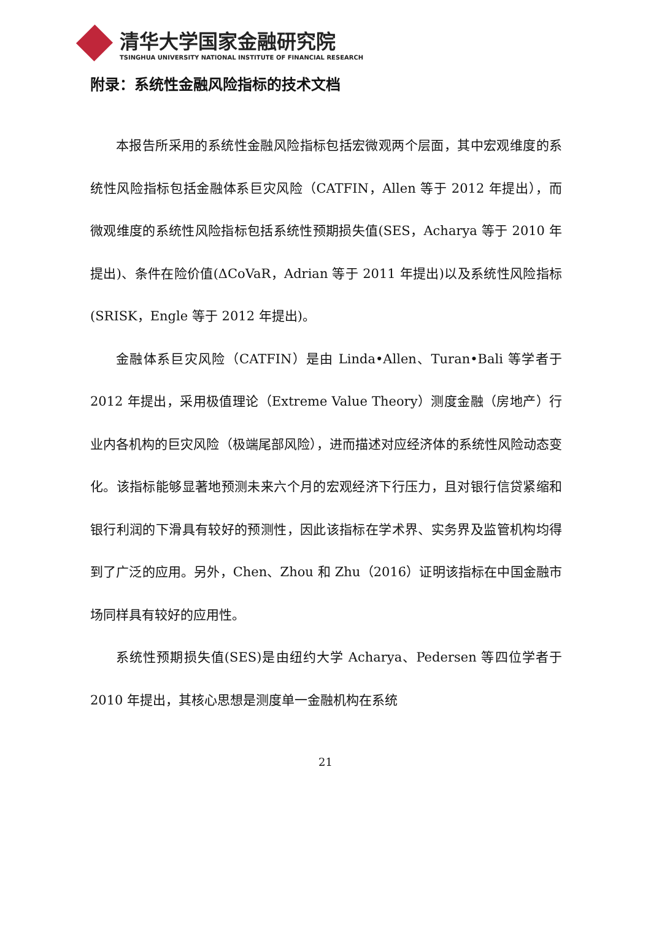清华大学国家金融研究院
TSINGHUA UNIVERSITY NATIONAL INSTITUTE OF FINANCIAL RESEARCH
附录：系统性金融风险指标的技术文档
本报告所采用的系统性金融风险指标包括宏微观两个层面，其中宏观维度的系统性风险指标包括金融体系巨灾风险（CATFIN，Allen 等于 2012 年提出），而微观维度的系统性风险指标包括系统性预期损失值(SES，Acharya 等于 2010 年提出)、条件在险价值(ΔCoVaR，Adrian 等于 2011 年提出)以及系统性风险指标(SRISK，Engle 等于 2012 年提出)。
金融体系巨灾风险（CATFIN）是由 Linda•Allen、Turan•Bali 等学者于 2012 年提出，采用极值理论（Extreme Value Theory）测度金融（房地产）行业内各机构的巨灾风险（极端尾部风险），进而描述对应经济体的系统性风险动态变化。该指标能够显著地预测未来六个月的宏观经济下行压力，且对银行信贷紧缩和银行利润的下滑具有较好的预测性，因此该指标在学术界、实务界及监管机构均得到了广泛的应用。另外，Chen、Zhou 和 Zhu（2016）证明该指标在中国金融市场同样具有较好的应用性。
系统性预期损失值(SES)是由纽约大学 Acharya、Pedersen 等四位学者于 2010 年提出，其核心思想是测度单一金融机构在系统
21